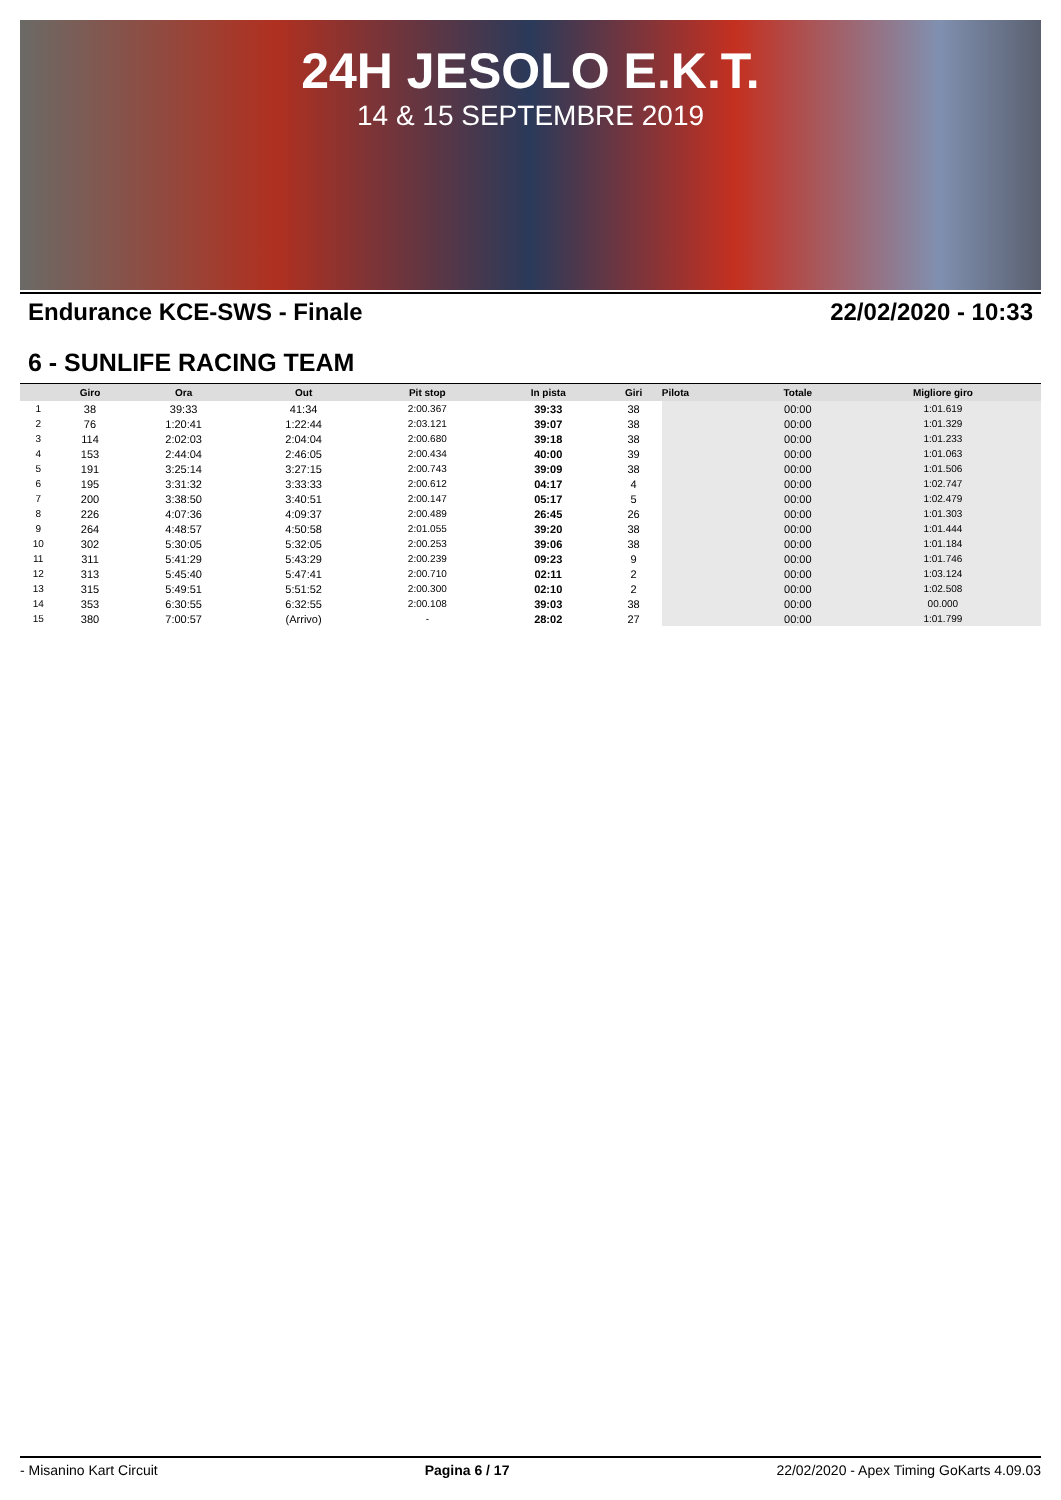24H JESOLO E.K.T.
14 & 15 SEPTEMBRE 2019
Endurance KCE-SWS - Finale 22/02/2020 - 10:33
6 - SUNLIFE RACING TEAM
| | Giro | Ora | Out | Pit stop | In pista | Giri | Pilota | Totale | Migliore giro |
| --- | --- | --- | --- | --- | --- | --- | --- | --- | --- |
| 1 | 38 | 39:33 | 41:34 | 2:00.367 | 39:33 | 38 | | 00:00 | 1:01.619 |
| 2 | 76 | 1:20:41 | 1:22:44 | 2:03.121 | 39:07 | 38 | | 00:00 | 1:01.329 |
| 3 | 114 | 2:02:03 | 2:04:04 | 2:00.680 | 39:18 | 38 | | 00:00 | 1:01.233 |
| 4 | 153 | 2:44:04 | 2:46:05 | 2:00.434 | 40:00 | 39 | | 00:00 | 1:01.063 |
| 5 | 191 | 3:25:14 | 3:27:15 | 2:00.743 | 39:09 | 38 | | 00:00 | 1:01.506 |
| 6 | 195 | 3:31:32 | 3:33:33 | 2:00.612 | 04:17 | 4 | | 00:00 | 1:02.747 |
| 7 | 200 | 3:38:50 | 3:40:51 | 2:00.147 | 05:17 | 5 | | 00:00 | 1:02.479 |
| 8 | 226 | 4:07:36 | 4:09:37 | 2:00.489 | 26:45 | 26 | | 00:00 | 1:01.303 |
| 9 | 264 | 4:48:57 | 4:50:58 | 2:01.055 | 39:20 | 38 | | 00:00 | 1:01.444 |
| 10 | 302 | 5:30:05 | 5:32:05 | 2:00.253 | 39:06 | 38 | | 00:00 | 1:01.184 |
| 11 | 311 | 5:41:29 | 5:43:29 | 2:00.239 | 09:23 | 9 | | 00:00 | 1:01.746 |
| 12 | 313 | 5:45:40 | 5:47:41 | 2:00.710 | 02:11 | 2 | | 00:00 | 1:03.124 |
| 13 | 315 | 5:49:51 | 5:51:52 | 2:00.300 | 02:10 | 2 | | 00:00 | 1:02.508 |
| 14 | 353 | 6:30:55 | 6:32:55 | 2:00.108 | 39:03 | 38 | | 00:00 | 00.000 |
| 15 | 380 | 7:00:57 | (Arrivo) | - | 28:02 | 27 | | 00:00 | 1:01.799 |
- Misanino Kart Circuit Pagina 6 / 17 22/02/2020 - Apex Timing GoKarts 4.09.03